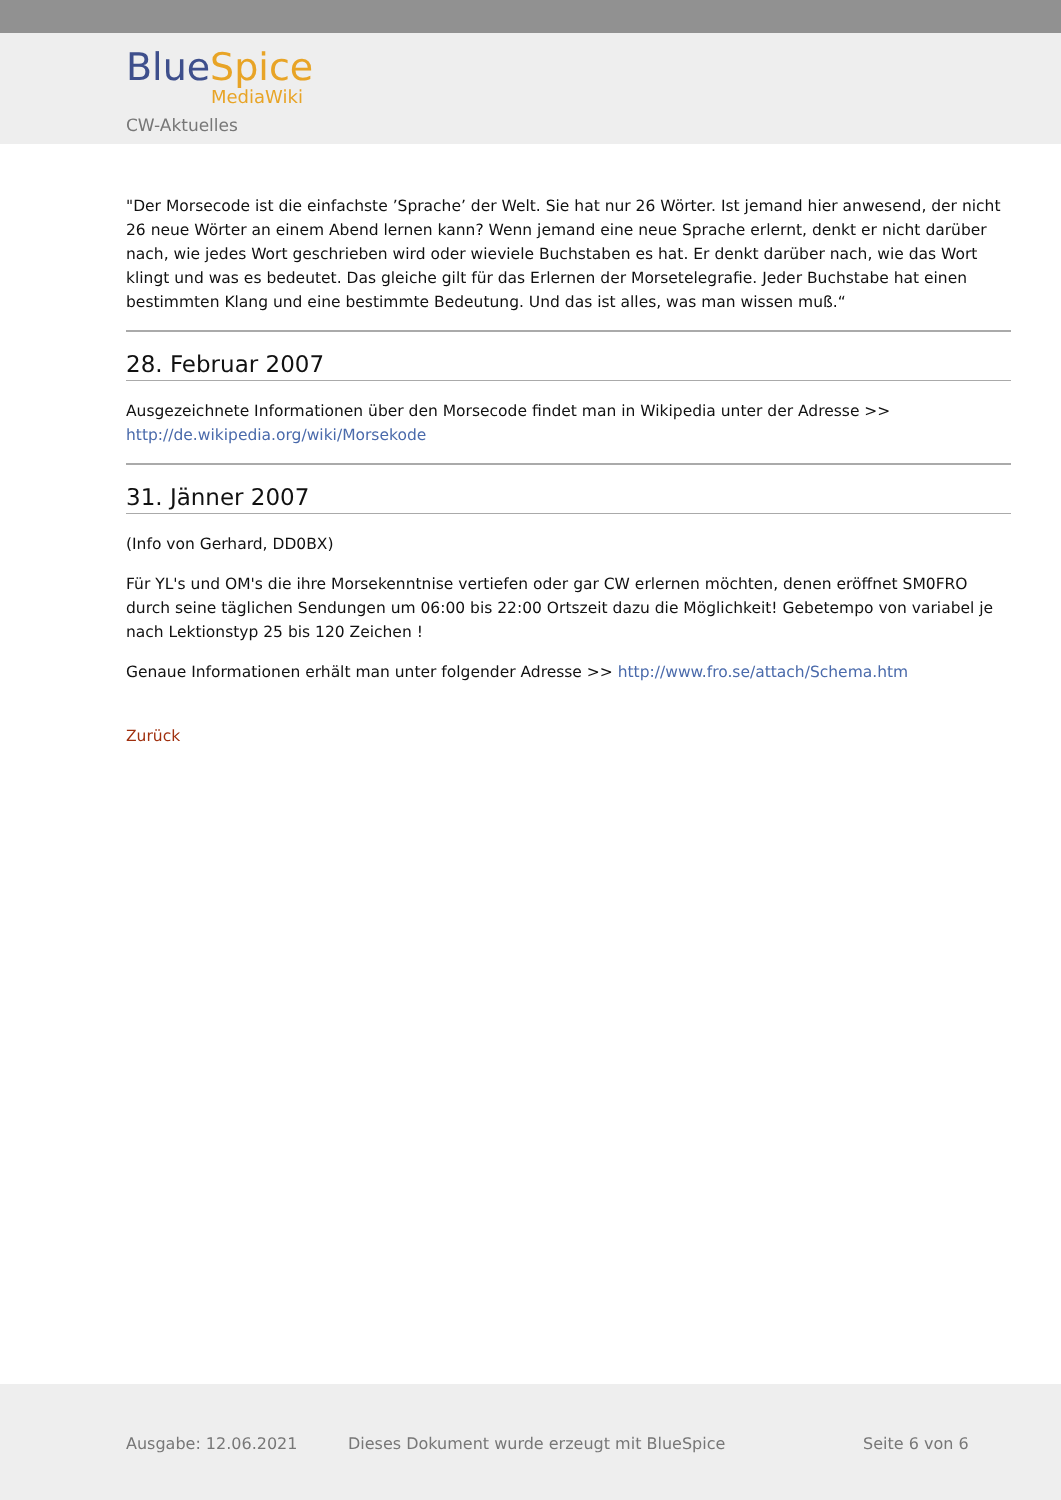BlueSpice
MediaWiki
CW-Aktuelles
"Der Morsecode ist die einfachste ’Sprache’ der Welt. Sie hat nur 26 Wörter. Ist jemand hier anwesend, der nicht 26 neue Wörter an einem Abend lernen kann? Wenn jemand eine neue Sprache erlernt, denkt er nicht darüber nach, wie jedes Wort geschrieben wird oder wieviele Buchstaben es hat. Er denkt darüber nach, wie das Wort klingt und was es bedeutet. Das gleiche gilt für das Erlernen der Morsetelegrafie. Jeder Buchstabe hat einen bestimmten Klang und eine bestimmte Bedeutung. Und das ist alles, was man wissen muß.“
28. Februar 2007
Ausgezeichnete Informationen über den Morsecode findet man in Wikipedia unter der Adresse >> http://de.wikipedia.org/wiki/Morsekode
31. Jänner 2007
(Info von Gerhard, DD0BX)
Für YL's und OM's die ihre Morsekenntnise vertiefen oder gar CW erlernen möchten, denen eröffnet SM0FRO durch seine täglichen Sendungen um 06:00 bis 22:00 Ortszeit dazu die Möglichkeit! Gebetempo von variabel je nach Lektionstyp 25 bis 120 Zeichen !
Genaue Informationen erhält man unter folgender Adresse >> http://www.fro.se/attach/Schema.htm
Zurück
Ausgabe: 12.06.2021 Dieses Dokument wurde erzeugt mit BlueSpice Seite 6 von 6